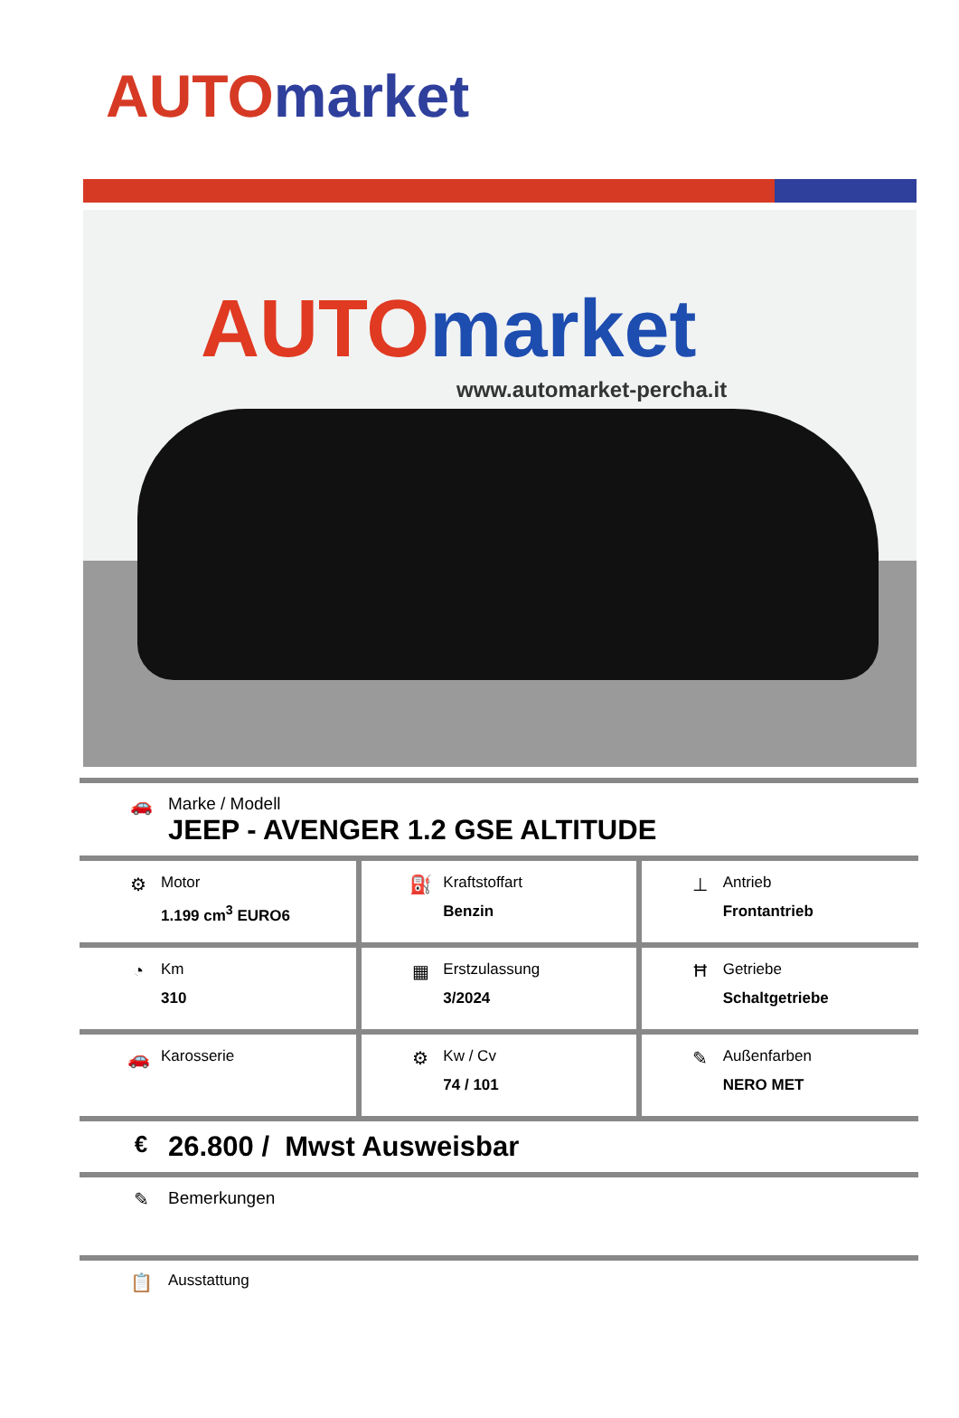AUTO market
AUTO market
www.automarket-percha.it
🚗 Marke / Modell
JEEP - AVENGER 1.2 GSE ALTITUDE
| ⚙ Motor 1.199 cm<sup>3</sup> EURO6 | ⛽ Kraftstoffart Benzin | ⊥ Antrieb Frontantrieb |
| ◔ Km 310 | ▦ Erstzulassung 3/2024 | Ħ Getriebe Schaltgetriebe |
| 🚗 Karosserie | ⚙ Kw / Cv 74 / 101 | ✎ Außenfarben NERO MET |
€
26.800 / Mwst Ausweisbar
✎ Bemerkungen
📋
Ausstattung